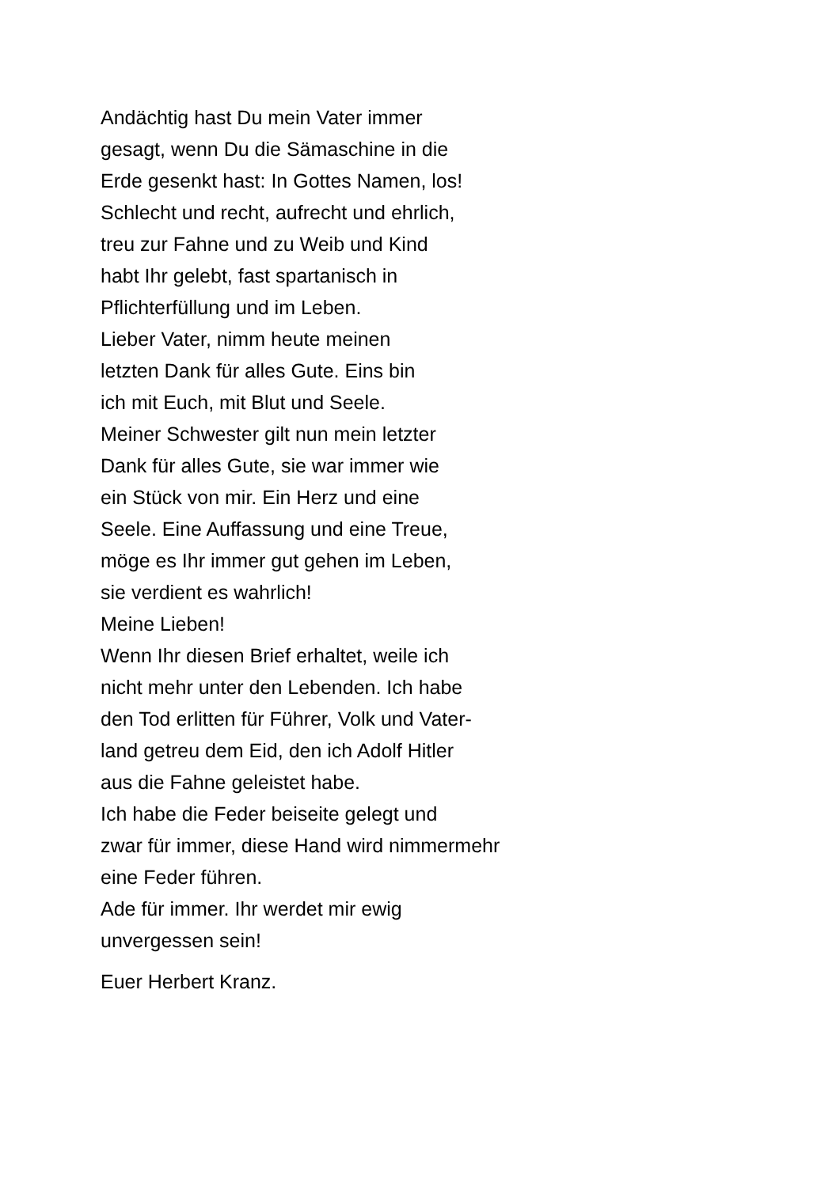Andächtig hast Du mein Vater immer
gesagt, wenn Du die Sämaschine in die
Erde gesenkt hast: In Gottes Namen, los!
Schlecht und recht, aufrecht und ehrlich,
treu zur Fahne und zu Weib und Kind
habt Ihr gelebt, fast spartanisch in
Pflichterfüllung und im Leben.
Lieber Vater, nimm heute meinen
letzten Dank für alles Gute. Eins bin
ich mit Euch, mit Blut und Seele.
Meiner Schwester gilt nun mein letzter
Dank für alles Gute, sie war immer wie
ein Stück von mir. Ein Herz und eine
Seele. Eine Auffassung und eine Treue,
möge es Ihr immer gut gehen im Leben,
sie verdient es wahrlich!
Meine Lieben!
Wenn Ihr diesen Brief erhaltet, weile ich
nicht mehr unter den Lebenden. Ich habe
den Tod erlitten für Führer, Volk und Vater-
land getreu dem Eid, den ich Adolf Hitler
aus die Fahne geleistet habe.
Ich habe die Feder beiseite gelegt und
zwar für immer, diese Hand wird nimmermehr
eine Feder führen.
Ade für immer. Ihr werdet mir ewig
unvergessen sein!
Euer Herbert Kranz.